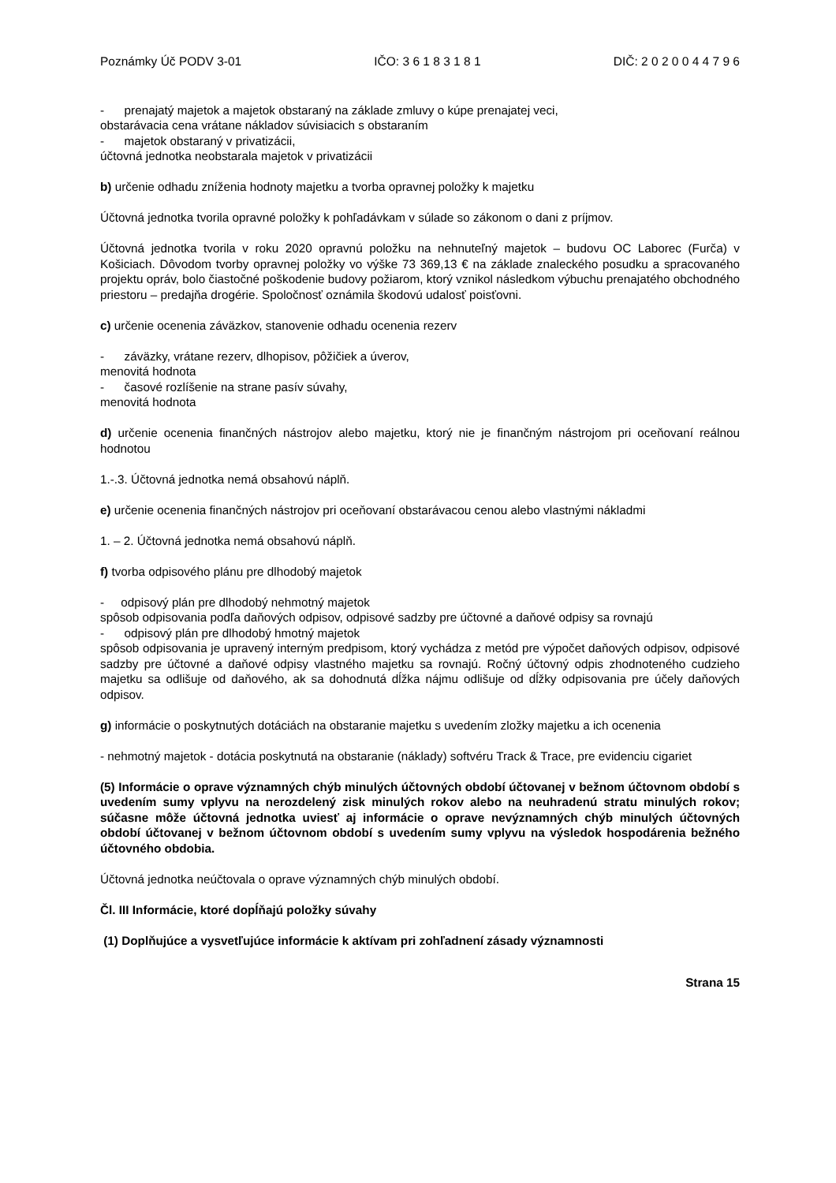Poznámky Úč PODV 3-01 IČO: 3 6 1 8 3 1 8 1 DIČ: 2 0 2 0 0 4 4 7 9 6
- prenajatý majetok a majetok obstaraný na základe zmluvy o kúpe prenajatej veci,
obstarávacia cena vrátane nákladov súvisiacich s obstaraním
- majetok obstaraný v privatizácii,
účtovná jednotka neobstarala majetok v privatizácii
b) určenie odhadu zníženia hodnoty majetku a tvorba opravnej položky k majetku
Účtovná jednotka tvorila opravné položky k pohľadávkam v súlade so zákonom o dani z príjmov.
Účtovná jednotka tvorila v roku 2020 opravnú položku na nehnuteľný majetok – budovu OC Laborec (Furča) v Košiciach. Dôvodom tvorby opravnej položky vo výške 73 369,13 € na základe znaleckého posudku a spracovaného projektu opráv, bolo čiastočné poškodenie budovy požiarom, ktorý vznikol následkom výbuchu prenajatého obchodného priestoru – predajňa drogérie. Spoločnosť oznámila škodovú udalosť poisťovni.
c) určenie ocenenia záväzkov, stanovenie odhadu ocenenia rezerv
- záväzky, vrátane rezerv, dlhopisov, pôžičiek a úverov,
menovitá hodnota
- časové rozlíšenie na strane pasív súvahy,
menovitá hodnota
d) určenie ocenenia finančných nástrojov alebo majetku, ktorý nie je finančným nástrojom pri oceňovaní reálnou hodnotou
1.-.3. Účtovná jednotka nemá obsahovú náplň.
e) určenie ocenenia finančných nástrojov pri oceňovaní obstarávacou cenou alebo vlastnými nákladmi
1. – 2. Účtovná jednotka nemá obsahovú náplň.
f) tvorba odpisového plánu pre dlhodobý majetok
- odpisový plán pre dlhodobý nehmotný majetok
spôsob odpisovania podľa daňových odpisov, odpisové sadzby pre účtovné a daňové odpisy sa rovnajú
- odpisový plán pre dlhodobý hmotný majetok
spôsob odpisovania je upravený interným predpisom, ktorý vychádza z metód pre výpočet daňových odpisov, odpisové sadzby pre účtovné a daňové odpisy vlastného majetku sa rovnajú. Ročný účtovný odpis zhodnoteného cudzieho majetku sa odlišuje od daňového, ak sa dohodnutá dĺžka nájmu odlišuje od dĺžky odpisovania pre účely daňových odpisov.
g) informácie o poskytnutých dotáciách na obstaranie majetku s uvedením zložky majetku a ich ocenenia
- nehmotný majetok - dotácia poskytnutá na obstaranie (náklady) softvéru Track & Trace, pre evidenciu cigariet
(5) Informácie o oprave významných chýb minulých účtovných období účtovanej v bežnom účtovnom období s uvedením sumy vplyvu na nerozdelený zisk minulých rokov alebo na neuhradenú stratu minulých rokov; súčasne môže účtovná jednotka uviesť aj informácie o oprave nevýznamných chýb minulých účtovných období účtovanej v bežnom účtovnom období s uvedením sumy vplyvu na výsledok hospodárenia bežného účtovného obdobia.
Účtovná jednotka neúčtovala o oprave významných chýb minulých období.
Čl. III Informácie, ktoré dopĺňajú položky súvahy
(1) Doplňujúce a vysvetľujúce informácie k aktívam pri zohľadnení zásady významnosti
Strana 15